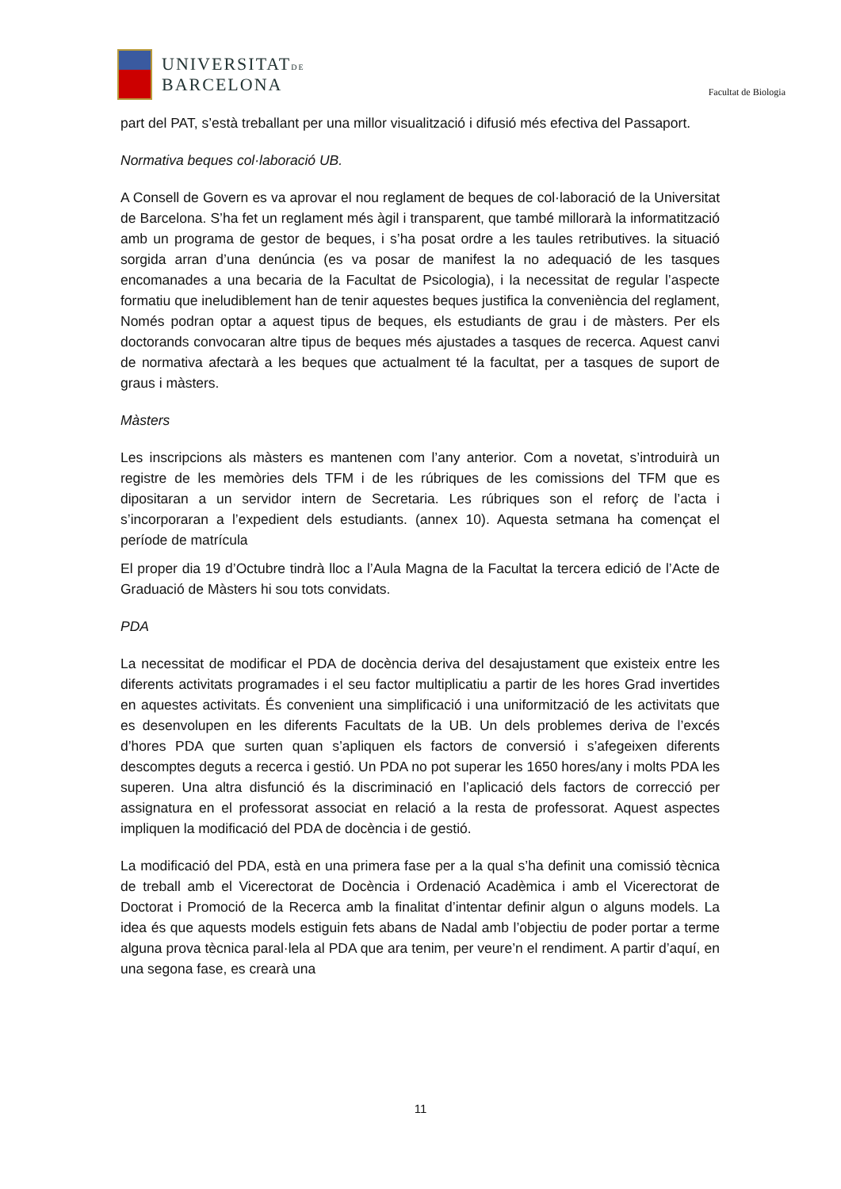UNIVERSITATDE
BARCELONA
Facultat de Biologia
part del PAT, s’està treballant per una millor visualització i difusió més efectiva del Passaport.
Normativa beques col·laboració UB.
A Consell de Govern es va aprovar el nou reglament de beques de col·laboració de la Universitat de Barcelona. S’ha fet un reglament més àgil i transparent, que també millorarà la informatització amb un programa de gestor de beques, i s’ha posat ordre a les taules retributives. la situació sorgida arran d’una denúncia (es va posar de manifest la no adequació de les tasques encomanades a una becaria de la Facultat de Psicologia), i la necessitat de regular l’aspecte formatiu que ineludiblement han de tenir aquestes beques justifica la conveniència del reglament, Només podran optar a aquest tipus de beques, els estudiants de grau i de màsters. Per els doctorands convocaran altre tipus de beques més ajustades a tasques de recerca. Aquest canvi de normativa afectarà a les beques que actualment té la facultat, per a tasques de suport de graus i màsters.
Màsters
Les inscripcions als màsters es mantenen com l’any anterior. Com a novetat, s’introduirà un registre de les memòries dels TFM i de les rúbriques de les comissions del TFM que es dipositaran a un servidor intern de Secretaria. Les rúbriques son el reforç de l’acta i s’incorporaran a l’expedient dels estudiants. (annex 10). Aquesta setmana ha començat el període de matrícula
El proper dia 19 d’Octubre tindrà lloc a l’Aula Magna de la Facultat la tercera edició de l’Acte de Graduació de Màsters hi sou tots convidats.
PDA
La necessitat de modificar el PDA de docència deriva del desajustament que existeix entre les diferents activitats programades i el seu factor multiplicatiu a partir de les hores Grad invertides en aquestes activitats. És convenient una simplificació i una uniformització de les activitats que es desenvolupen en les diferents Facultats de la UB. Un dels problemes deriva de l’excés d’hores PDA que surten quan s’apliquen els factors de conversió i s’afegeixen diferents descomptes deguts a recerca i gestió. Un PDA no pot superar les 1650 hores/any i molts PDA les superen. Una altra disfunció és la discriminació en l’aplicació dels factors de correcció per assignatura en el professorat associat en relació a la resta de professorat. Aquest aspectes impliquen la modificació del PDA de docència i de gestió.
La modificació del PDA, està en una primera fase per a la qual s’ha definit una comissió tècnica de treball amb el Vicerectorat de Docència i Ordenació Acadèmica i amb el Vicerectorat de Doctorat i Promoció de la Recerca amb la finalitat d’intentar definir algun o alguns models. La idea és que aquests models estiguin fets abans de Nadal amb l’objectiu de poder portar a terme alguna prova tècnica paral·lela al PDA que ara tenim, per veure’n el rendiment. A partir d’aquí, en una segona fase, es crearà una
11